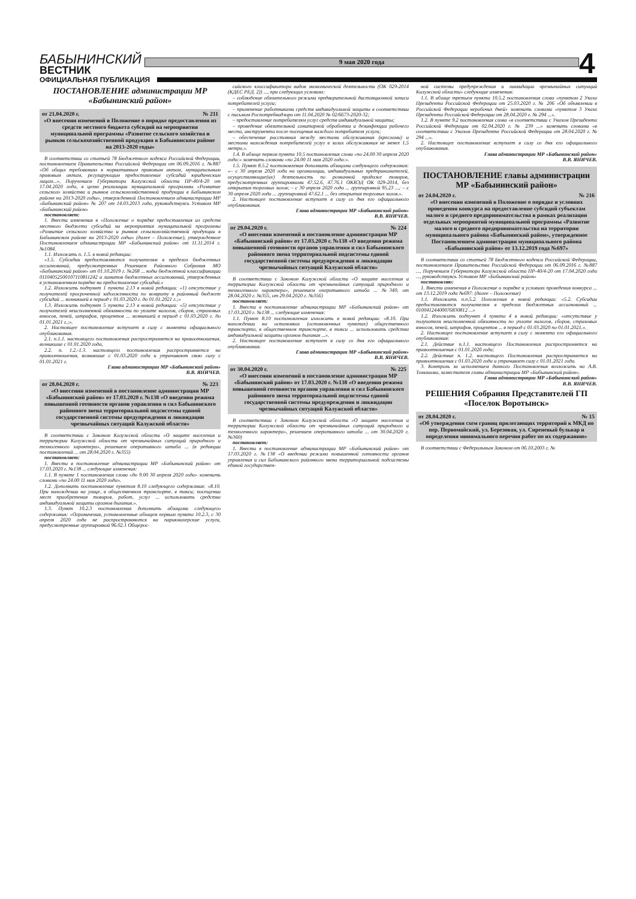БАБЫНИНСКИЙ
ВЕСТНИК
9 мая 2020 года
4
ОФИЦИАЛЬНАЯ ПУБЛИКАЦИЯ
ПОСТАНОВЛЕНИЕ администрации МР «Бабынинский район»
от 21.04.2020 г. № 211
«О внесении изменений в Положение о порядке предоставления из средств местного бюджета субсидий на мероприятия муниципальной программы «Развитие сельского хозяйства и рынков сельскохозяйственной продукции в Бабынинском районе на 2013-2020 годы»
В соответствии со статьей 78 Бюджетного кодекса Российской Федерации, постановлением Правительства Российской Федерации от 06.09.2016 г. №887 «Об общих требованиях к нормативным правовым актам, муниципальным правовым актам, регулирующим предоставление субсидий юридическим лицам...», Поручением Губернатора Калужской области ПР-40/4-20 от 17.04.2020 года, в целях реализации муниципальной программы «Развитие сельского хозяйства и рынков сельскохозяйственной продукции в Бабынинском районе на 2013-2020 годы», утвержденной Постановлением администрации МР «Бабынинский район» № 207 от 14.03.2013 года, руководствуясь Уставом МР «Бабынинский район»
постановляет:
1. Внести изменения в «Положение о порядке предоставления из средств местного бюджета субсидий на мероприятия муниципальной программы «Развитие сельского хозяйства и рынков сельскохозяйственной продукции в Бабынинском районе на 2013-2020 годы» (далее – Положение), утвержденное Постановлением администрации МР «Бабынинский район» от 11.11.2014 г. №1084.
1.1. Изложить п. 1.5. в новой редакции:
«1.5. Субсидии предоставляются получателям в пределах бюджетных ассигнований, предусмотренных Решением Районного Собрания МО «Бабынинский район» от 01.10.2019 г. №268 ... коды бюджетной классификации 01104052500107110811242 и лимитов бюджетных ассигнований, утвержденных в установленном порядке на предоставление субсидий.»
1.2. Изложить подпункт 1 пункта 2.13 в новой редакции: «1) отсутствие у получателей просроченной задолженности по возврату в районный бюджет субсидий ... возникшей в период с 01.03.2020 г. до 01.01.2021 г.;»
1.3. Изложить подпункт 5 пункта 2.13 в новой редакции: «5) отсутствие у получателей неисполненной обязанности по уплате налогов, сборов, страховых взносов, пеней, штрафов, процентов ... возникшей в период с 01.03.2020 г. до 01.01.2021 г.;».
2. Настоящее постановление вступает в силу с момента официального опубликования.
2.1. п.1.1. настоящего постановления распространяется на правоотношения, возникшие с 01.01.2020 года,
2.2. п. 1.2.-1.3. настоящего постановления распространяется на правоотношения, возникшие с 01.03.2020 года и утрачивают свою силу с 01.01.2021 г.
Глава администрации МР «Бабынинский район»
В.В. ЯНИЧЕВ.
от 28.04.2020 г. № 223
«О внесении изменений в постановление администрации МР «Бабынинский район» от 17.03.2020 г. №138 «О введении режима повышенной готовности органов управления и сил Бабынинского районного звена территориальной подсистемы единой государственной системы предупреждения и ликвидации чрезвычайных ситуаций Калужской области»
В соответствии с Законом Калужской области «О защите населения и территории Калужской области от чрезвычайных ситуаций природного и техногенного характера», решением оперативного штаба ... (в редакции постановлений ... от 28.04.2020 г. №355)
постановляет:
1. Внести в постановление администрации МР «Бабынинский район» от 17.03.2020 г. №138 ... следующие изменения:
1.1. В пункте 1 постановления слова «до 9.00 30 апреля 2020 года» заменить словами «по 24.00 11 мая 2020 года».
1.2. Дополнить постановление пунктом 8.10 следующего содержания: «8.10. При нахождении на улице, в общественном транспорте, в такси; посещении мест приобретения товаров, работ, услуг ... использовать средства индивидуальной защиты органов дыхания.».
1.3. Пункт 10.2.3 постановления дополнить абзацами следующего содержания: «Ограничения, установленные абзацем первым пункта 10.2.3, с 30 апреля 2020 года не распространяются на парикмахерские услуги, предусмотренные группировкой 96.02.1 Общерос-
сийского классификатора видов экономической деятельности (ОК 029-2014 (КДЕС РЕД. 2)) ..., при следующих условиях:
– соблюдение обязательного режима предварительной дистанционной записи потребителей услуги;
– применение работниками средств индивидуальной защиты в соответствии с письмом Роспотребнадзора от 11.04.2020 № 02/6673-2020-32;
– предоставление потребителям услуг средств индивидуальной защиты;
– проведение обязательной санитарной обработки и дезинфекции рабочего места, инструмента после посещения каждого потребителя услуги;
– обеспечение расстояния между местами обслуживания (креслами) и местами нахождения потребителей услуг в залах обслуживания не менее 1,5 метра.».
1.4. В абзаце первом пункта 10.5 постановления слова «по 24.00 30 апреля 2020 года:» заменить словами «по 24.00 11 мая 2020 года:».
1.5. Пункт 8.5.2 постановления дополнить абзацами следующего содержания: «– с 30 апреля 2020 года на организации, индивидуальных предпринимателей, осуществляющие(их) деятельность по розничной продаже товаров, предусмотренных группировками 47.52.6, 47.76.1 ОКВЭД ОК 029-2014, без открытия торговых залов; – с 30 апреля 2020 года ... группировкой 95.23 ...; – с 30 апреля 2020 года ... группировкой 47.62.1 ... без открытия торговых залов.».
2. Настоящее постановление вступает в силу со дня его официального опубликования.
Глава администрации МР «Бабынинский район»
В.В. ЯНИЧЕВ.
от 29.04.2020 г. № 224
«О внесении изменений в постановление администрации МР «Бабынинский район» от 17.03.2020 г. №138 «О введении режима повышенной готовности органов управления и сил Бабынинского районного звена территориальной подсистемы единой государственной системы предупреждения и ликвидации чрезвычайных ситуаций Калужской области»
В соответствии с Законом Калужской области «О защите населения и территории Калужской области от чрезвычайных ситуаций природного и техногенного характера», решением оперативного штаба ... №340, от 28.04.2020 г. №355, от 29.04.2020 г. №356)
постановляет:
1. Внести в постановление администрации МР «Бабынинский район» от 17.03.2020 г. №138 ... следующие изменения:
1.1. Пункт 8.10 постановления изложить в новой редакции: «8.10. При нахождении на остановках (остановочных пунктах) общественного транспорта, в общественном транспорте, в такси ... использовать средства индивидуальной защиты органов дыхания ...».
2. Настоящее постановление вступает в силу со дня его официального опубликования.
Глава администрации МР «Бабынинский район»
В.В. ЯНИЧЕВ.
от 30.04.2020 г. № 225
«О внесении изменений в постановление администрации МР «Бабынинский район» от 17.03.2020 г. №138 «О введении режима повышенной готовности органов управления и сил Бабынинского районного звена территориальной подсистемы единой государственной системы предупреждения и ликвидации чрезвычайных ситуаций Калужской области»
В соответствии с Законом Калужской области «О защите населения и территории Калужской области от чрезвычайных ситуаций природного и техногенного характера», решением оперативного штаба ... от 30.04.2020 г. №360)
постановляет:
1. Внести в постановление администрации МР «Бабынинский район» от 17.03.2020 г. №138 «О введении режима повышенной готовности органов управления и сил Бабынинского районного звена территориальной подсистемы единой государствен-
ной системы предупреждения и ликвидации чрезвычайных ситуаций Калужской области» следующие изменения:
1.1. В абзаце третьем пункта 10.5.2 постановления слова «пунктом 2 Указа Президента Российской Федерации от 25.03.2020 г. № 206 «Об объявлении в Российской Федерации нерабочих дней» заменить словами «пунктом 3 Указа Президента Российской Федерации от 28.04.2020 г. № 294 ...».
1.2. В пункте 9.2 постановления слова «в соответствии с Указом Президента Российской Федерации от 02.04.2020 г. № 239 ...» заменить словами «в соответствии с Указом Президента Российской Федерации от 28.04.2020 г. № 294 ...».
2. Настоящее постановление вступает в силу со дня его официального опубликования.
Глава администрации МР «Бабынинский район»
В.В. ЯНИЧЕВ.
ПОСТАНОВЛЕНИЕ главы администрации МР «Бабынинский район»
от 24.04.2020 г. № 216
«О внесении изменений в Положение о порядке и условиях проведения конкурса на предоставление субсидий субъектам малого и среднего предпринимательства в рамках реализации отдельных мероприятий муниципальной программы «Развитие малого и среднего предпринимательства на территории муниципального района «Бабынинский район», утвержденное Постановлением администрации муниципального района «Бабынинский район» от 13.12.2019 года №697»
В соответствии со статьей 78 Бюджетного кодекса Российской Федерации, постановлением Правительства Российской Федерации от 06.09.2016 г. №887 ..., Поручением Губернатора Калужской области ПР-40/4-20 от 17.04.2020 года ..., руководствуясь Уставом МР «Бабынинский район»
постановляю:
1. Внести изменения в Положение о порядке и условиях проведения конкурса ... от 13.12.2019 года №697: (далее – Положение)
1.1. Изложить п.п.5.2. Положения в новой редакции: «5.2. Субсидии предоставляются получателям в пределах бюджетных ассигнований ... 01004124400076830812 ...»
1.2. Изложить подпункт 4 пункта 4 в новой редакции: «отсутствие у получателя неисполненной обязанности по уплате налогов, сборов, страховых взносов, пеней, штрафов, процентов ... в период с 01.03.2020 по 01.01.2021.».
2. Настоящее постановление вступает в силу с момента его официального опубликования:
2.1. Действие п.1.1. настоящего Постановления распространяется на правоотношения с 01.01.2020 года;
2.2. Действие п. 1.2. настоящего Постановления распространяется на правоотношения с 01.03.2020 года и утрачивает силу с 01.01.2021 года.
3. Контроль за исполнением данного Постановления возложить на А.В. Томашова, заместителя главы администрации МР «Бабынинский район».
Глава администрации МР «Бабынинский район»
В.В. ЯНИЧЕВ.
РЕШЕНИЯ Собрания Представителей ГП «Поселок Воротынск»
от 28.04.2020 г. № 15
«Об утверждении схем границ прилегающих территорий к МКД по пер. Первомайский, ул. Березовая, ул. Сиреневый бульвар и определения минимального перечня работ по их содержанию»
В соответствии с Федеральным Законом от 06.10.2003 г. №